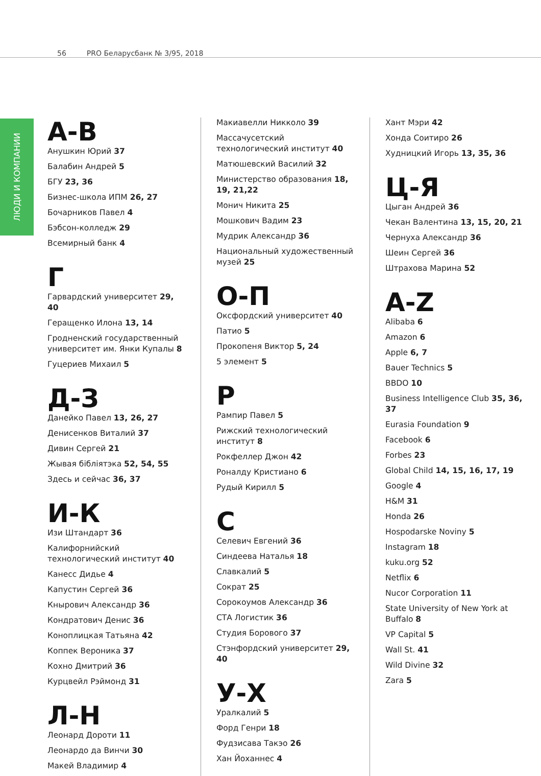56 PRO Беларусбанк № 3/95, 2018
ЛЮДИ И КОМПАНИИ
А-В
Анушкин Юрий 37
Балабин Андрей 5
БГУ 23, 36
Бизнес-школа ИПМ 26, 27
Бочарников Павел 4
Бэбсон-колледж 29
Всемирный банк 4
Г
Гарвардский университет 29, 40
Геращенко Илона 13, 14
Гродненский государственный университет им. Янки Купалы 8
Гуцериев Михаил 5
Д-З
Данейко Павел 13, 26, 27
Денисенков Виталий 37
Дивин Сергей 21
Жывая бібліятэка 52, 54, 55
Здесь и сейчас 36, 37
И-К
Изи Штандарт 36
Калифорнийский технологический институт 40
Канесс Дидье 4
Капустин Сергей 36
Кнырович Александр 36
Кондратович Денис 36
Коноплицкая Татьяна 42
Коппек Вероника 37
Кохно Дмитрий 36
Курцвейл Рэймонд 31
Л-Н
Леонард Дороти 11
Леонардо да Винчи 30
Макей Владимир 4
Макиавелли Никколо 39
Массачусетский технологический институт 40
Матюшевский Василий 32
Министерство образования 18, 19, 21,22
Монич Никита 25
Мошкович Вадим 23
Мудрик Александр 36
Национальный художественный музей 25
О-П
Оксфордский университет 40
Патио 5
Прокопеня Виктор 5, 24
5 элемент 5
Р
Рампир Павел 5
Рижский технологический институт 8
Рокфеллер Джон 42
Роналду Кристиано 6
Рудый Кирилл 5
С
Селевич Евгений 36
Синдеева Наталья 18
Славкалий 5
Сократ 25
Сорокоумов Александр 36
СТА Логистик 36
Студия Борового 37
Стэнфордский университет 29, 40
У-Х
Уралкалий 5
Форд Генри 18
Фудзисава Такэо 26
Хан Йоханнес 4
Хант Мэри 42
Хонда Соитиро 26
Худницкий Игорь 13, 35, 36
Ц-Я
Цыган Андрей 36
Чекан Валентина 13, 15, 20, 21
Чернуха Александр 36
Шеин Сергей 36
Штрахова Марина 52
A-Z
Alibaba 6
Amazon 6
Apple 6, 7
Bauer Technics 5
BBDO 10
Business Intelligence Club 35, 36, 37
Eurasia Foundation 9
Facebook 6
Forbes 23
Global Child 14, 15, 16, 17, 19
Google 4
H&M 31
Honda 26
Hospodarske Noviny 5
Instagram 18
kuku.org 52
Netflix 6
Nucor Corporation 11
State University of New York at Buffalo 8
VP Capital 5
Wall St. 41
Wild Divine 32
Zara 5